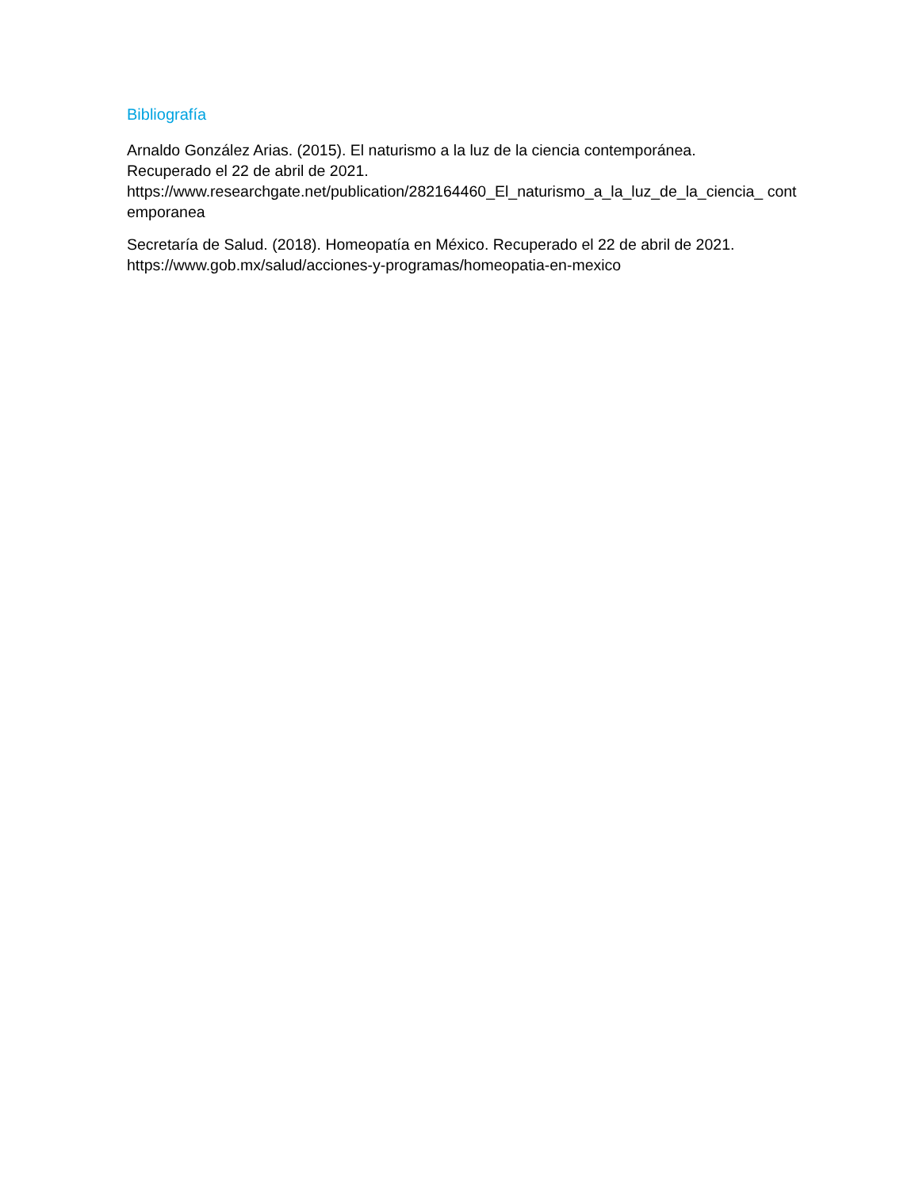Bibliografía
Arnaldo González Arias. (2015). El naturismo a la luz de la ciencia contemporánea.
Recuperado el 22 de abril de 2021.
https://www.researchgate.net/publication/282164460_El_naturismo_a_la_luz_de_la_ciencia_ contemporanea
Secretaría de Salud. (2018). Homeopatía en México. Recuperado el 22 de abril de 2021.
https://www.gob.mx/salud/acciones-y-programas/homeopatia-en-mexico